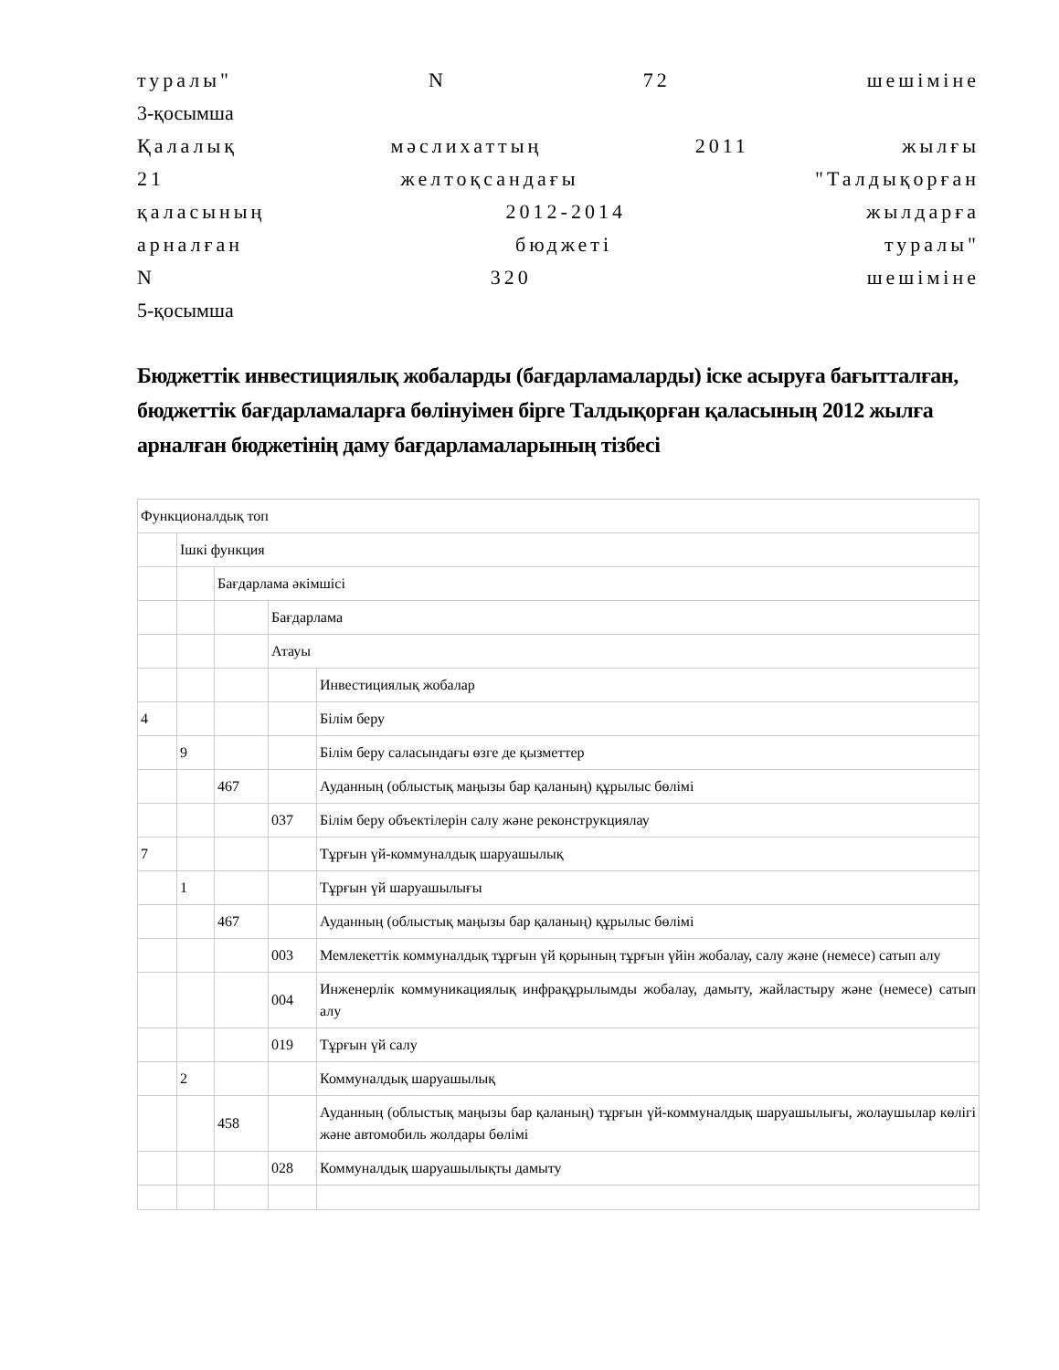туралы" N 72 шешіміне
3-қосымша
Қалалық мәслихаттың 2011 жылғы
21 желтоқсандағы "Талдықорған
қаласының 2012-2014 жылдарға
арналған бюджеті туралы"
N 320 шешіміне
5-қосымша
Бюджеттік инвестициялық жобаларды (бағдарламаларды) іске асыруға бағытталған, бюджеттік бағдарламаларға бөлінуімен бірге Талдықорған қаласының 2012 жылға арналған бюджетінің даму бағдарламаларының тізбесі
| Функционалдық топ | | | | |
| | Ішкі функция | | | |
| | | Бағдарлама әкімшісі | | |
| | | | Бағдарлама | |
| | | | Атауы | |
| | | | | Инвестициялық жобалар |
| 4 | | | | Білім беру |
| | 9 | | | Білім беру саласындағы өзге де қызметтер |
| | | 467 | | Ауданның (облыстық маңызы бар қаланың) құрылыс бөлімі |
| | | | 037 | Білім беру объектілерін салу және реконструкциялау |
| 7 | | | | Тұрғын үй-коммуналдық шаруашылық |
| | 1 | | | Тұрғын үй шаруашылығы |
| | | 467 | | Ауданның (облыстық маңызы бар қаланың) құрылыс бөлімі |
| | | | 003 | Мемлекеттік коммуналдық тұрғын үй қорының тұрғын үйін жобалау, салу және (немесе) сатып алу |
| | | | 004 | Инженерлік коммуникациялық инфрақұрылымды жобалау, дамыту, жайластыру және (немесе) сатып алу |
| | | | 019 | Тұрғын үй салу |
| | 2 | | | Коммуналдық шаруашылық |
| | | 458 | | Ауданның (облыстық маңызы бар қаланың) тұрғын үй-коммуналдық шаруашылығы, жолаушылар көлігі және автомобиль жолдары бөлімі |
| | | | 028 | Коммуналдық шаруашылықты дамыту |